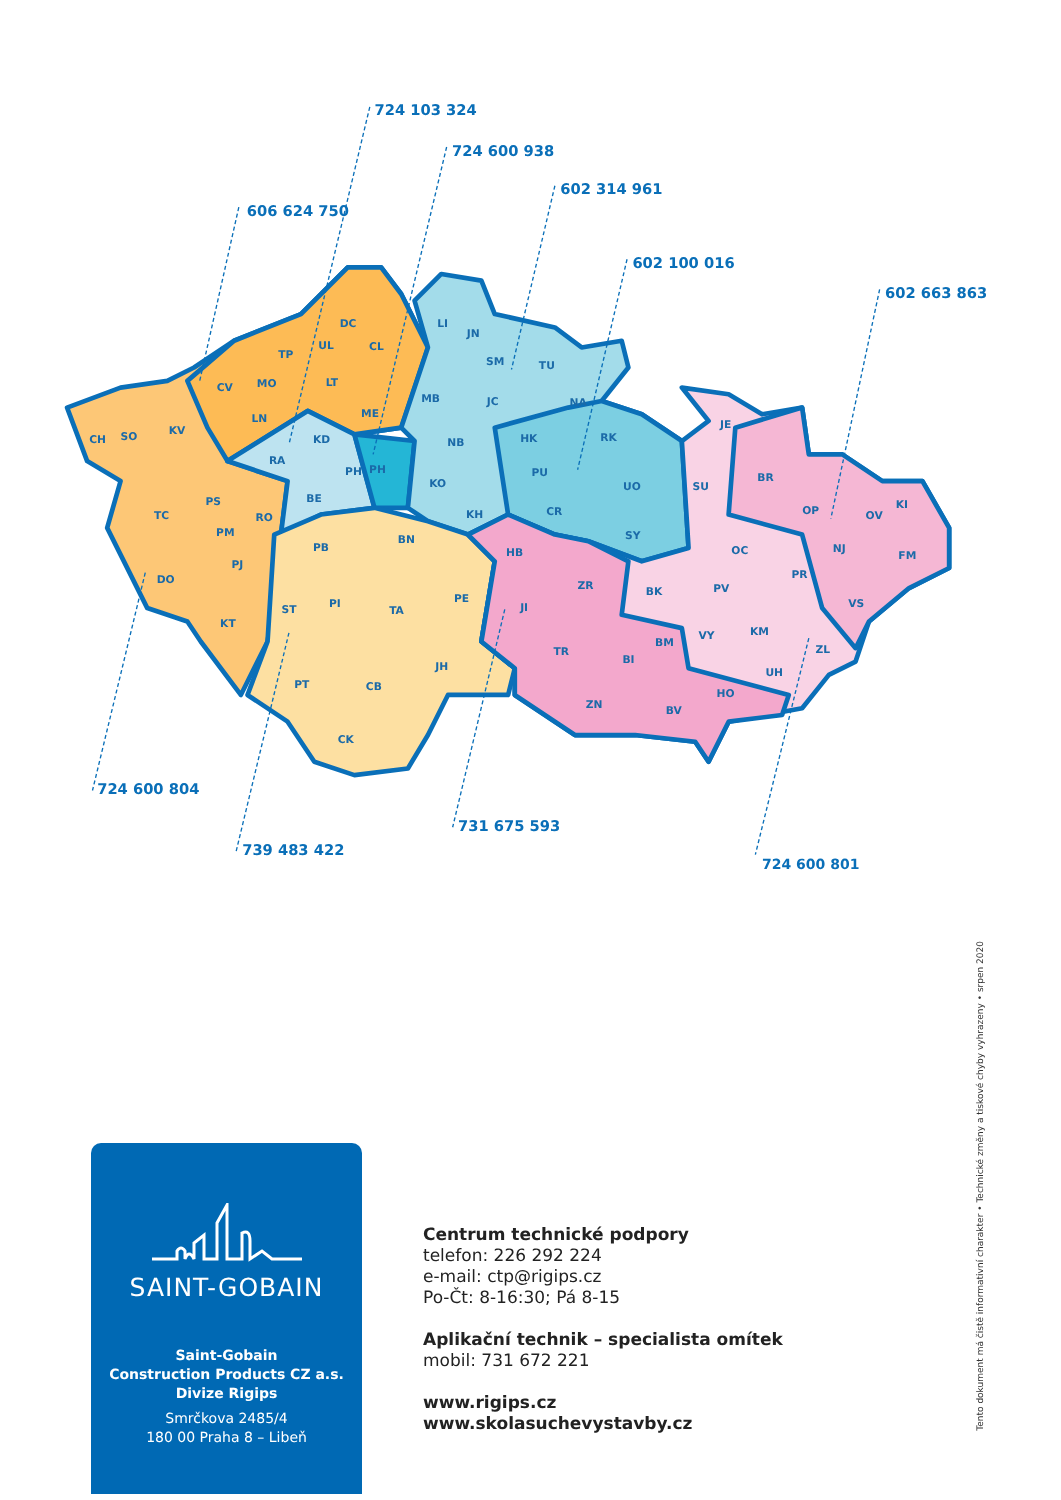724 103 324
724 600 938
602 314 961
606 624 750
602 100 016
602 663 863
DC
CL
UL
TP
LT
MO
CV
ME
LN
KV
SO
CH
KD
RA
PH
PH
BE
PS
TC
RO
PM
PB
PJ
DO
KT
LI
JN
SM
TU
MB
JC
NA
HK
RK
NB
PU
KO
UO
KH
CR
SY
BN
PE
PI
TA
ST
JH
PT
CB
CK
JE
SU
BR
KI
OP
OV
OC
NJ
FM
HB
PR
ZR
PV
BK
VS
JI
KM
VY
BM
TR
ZL
BI
UH
HO
ZN
BV
724 600 804
731 675 593
739 483 422
724 600 801
SAINT-GOBAIN
Saint-Gobain
Construction Products CZ a.s.
Divize Rigips
Smrčkova 2485/4
180 00 Praha 8 – Libeň
Centrum technické podpory
telefon: 226 292 224
e-mail: ctp@rigips.cz
Po-Čt: 8-16:30; Pá 8-15
Aplikační technik – specialista omítek
mobil: 731 672 221
www.rigips.cz
www.skolasuchevystavby.cz
Tento dokument má čistě informativní charakter • Technické změny a tiskové chyby vyhrazeny • srpen 2020